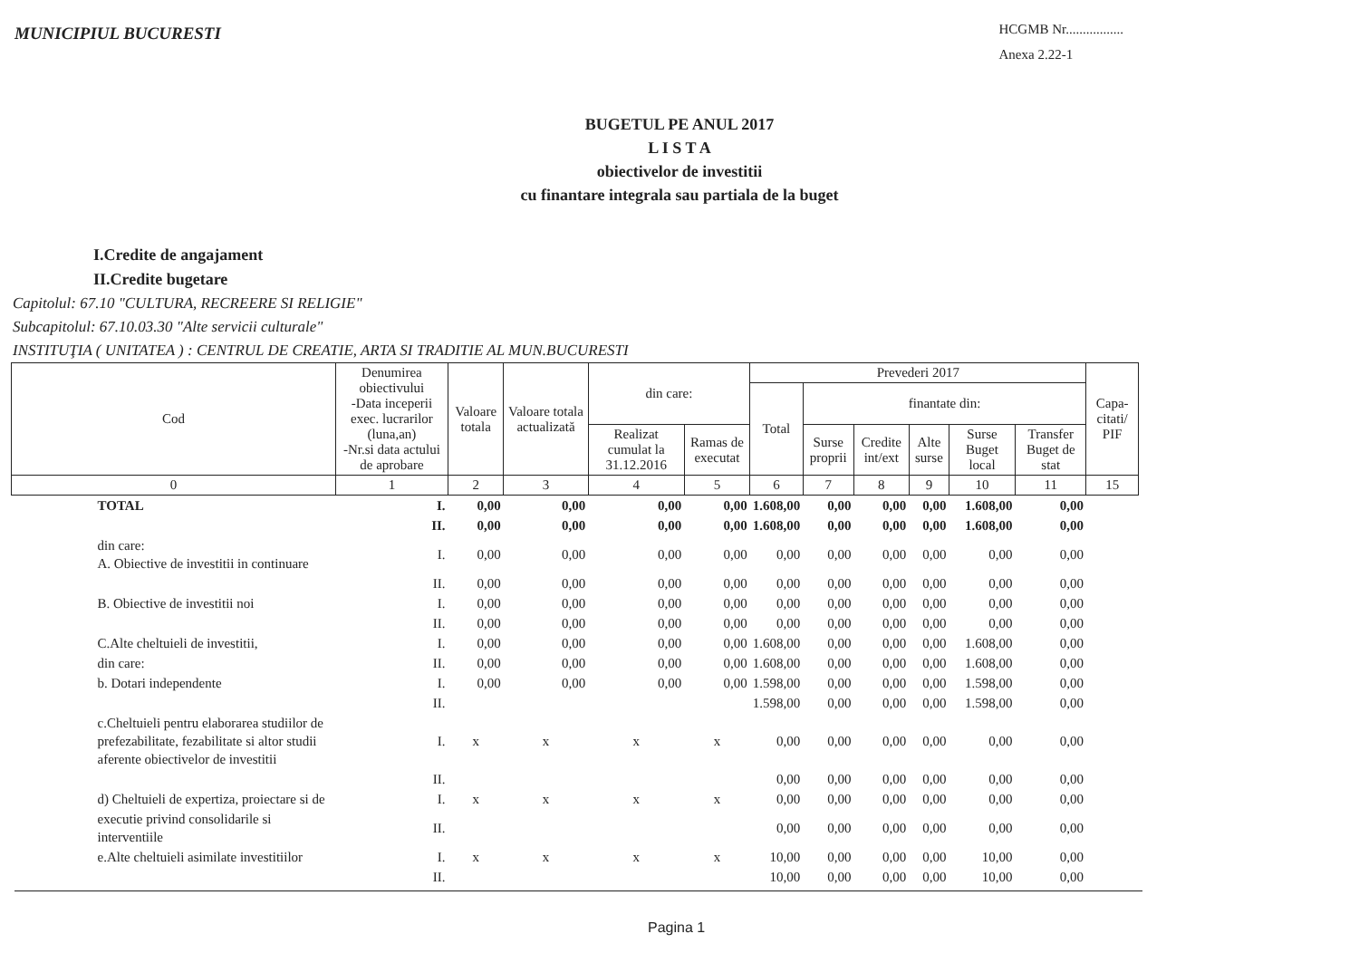MUNICIPIUL BUCURESTI
HCGMB Nr.................
Anexa 2.22-1
BUGETUL PE ANUL 2017
L I S T A
obiectivelor de investitii
cu finantare integrala sau partiala de la buget
I.Credite de angajament
II.Credite bugetare
Capitolul: 67.10 "CULTURA, RECREERE SI RELIGIE"
Subcapitolul: 67.10.03.30 "Alte servicii culturale"
INSTITUŢIA ( UNITATEA ) : CENTRUL DE CREATIE, ARTA SI TRADITIE AL MUN.BUCURESTI
| Cod | Denumirea obiectivului -Data inceperii exec. lucrarilor (luna,an) -Nr.si data actului de aprobare | Valoare totala | Valoare totala actualizată | din care: | | Prevederi 2017 | | | | | | Capa-citati/ PIF |
| --- | --- | --- | --- | --- | --- | --- | --- | --- | --- | --- | --- | --- |
| | | | | | | Total | finantate din: | | | | | |
| | | | | Realizat cumulat la 31.12.2016 | Ramas de executat | | Surse proprii | Credite int/ext | Alte surse | Surse Buget local | Transfer Buget de stat | |
| 0 | 1 | 2 | 3 | 4 | 5 | 6 | 7 | 8 | 9 | 10 | 11 | 15 |
| TOTAL | I. | 0,00 | 0,00 | 0,00 | 0,00 | 1.608,00 | 0,00 | 0,00 | 0,00 | 1.608,00 | 0,00 | |
| | II. | 0,00 | 0,00 | 0,00 | 0,00 | 1.608,00 | 0,00 | 0,00 | 0,00 | 1.608,00 | 0,00 | |
| din care: A. Obiective de investitii in continuare | I. | 0,00 | 0,00 | 0,00 | 0,00 | 0,00 | 0,00 | 0,00 | 0,00 | 0,00 | 0,00 | |
| | II. | 0,00 | 0,00 | 0,00 | 0,00 | 0,00 | 0,00 | 0,00 | 0,00 | 0,00 | 0,00 | |
| B. Obiective de investitii noi | I. | 0,00 | 0,00 | 0,00 | 0,00 | 0,00 | 0,00 | 0,00 | 0,00 | 0,00 | 0,00 | |
| | II. | 0,00 | 0,00 | 0,00 | 0,00 | 0,00 | 0,00 | 0,00 | 0,00 | 0,00 | 0,00 | |
| C.Alte cheltuieli de investitii, | I. | 0,00 | 0,00 | 0,00 | 0,00 | 1.608,00 | 0,00 | 0,00 | 0,00 | 1.608,00 | 0,00 | |
| din care: | II. | 0,00 | 0,00 | 0,00 | 0,00 | 1.608,00 | 0,00 | 0,00 | 0,00 | 1.608,00 | 0,00 | |
| b. Dotari independente | I. | 0,00 | 0,00 | 0,00 | 0,00 | 1.598,00 | 0,00 | 0,00 | 0,00 | 1.598,00 | 0,00 | |
| | II. | | | | | 1.598,00 | 0,00 | 0,00 | 0,00 | 1.598,00 | 0,00 | |
| c.Cheltuieli pentru elaborarea studiilor de prefezabilitate, fezabilitate si altor studii aferente obiectivelor de investitii | I. | x | x | x | x | 0,00 | 0,00 | 0,00 | 0,00 | 0,00 | 0,00 | |
| | II. | | | | | 0,00 | 0,00 | 0,00 | 0,00 | 0,00 | 0,00 | |
| d) Cheltuieli de expertiza, proiectare si de | I. | x | x | x | x | 0,00 | 0,00 | 0,00 | 0,00 | 0,00 | 0,00 | |
| executie privind consolidarile si interventiile | II. | | | | | 0,00 | 0,00 | 0,00 | 0,00 | 0,00 | 0,00 | |
| e.Alte cheltuieli asimilate investitiilor | I. | x | x | x | x | 10,00 | 0,00 | 0,00 | 0,00 | 10,00 | 0,00 | |
| | II. | | | | | 10,00 | 0,00 | 0,00 | 0,00 | 10,00 | 0,00 | |
Pagina 1